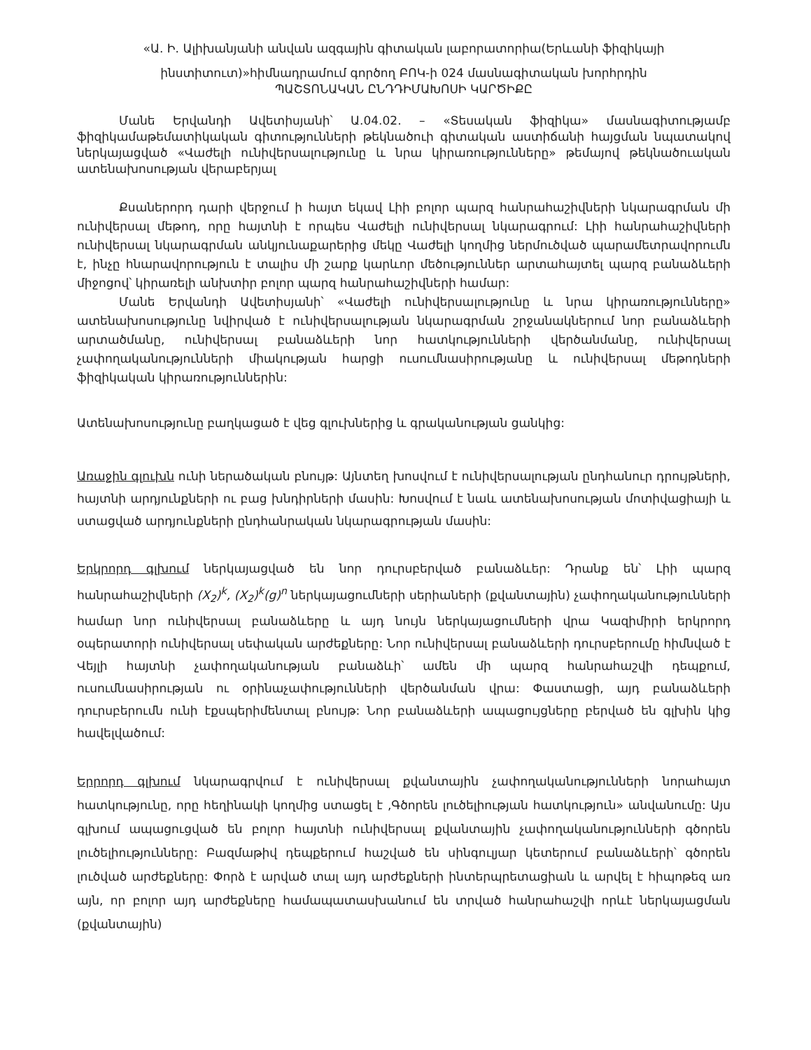«Ա. Ի. Ալիխանյանի անվան ազգային գիտական լաբորատորիա(Երևանի ֆիզիկայի
ինստիտուտ)»հիմնադրամում գործող ԲՈԿ-ի 024 մասնագիտական խորհրդին
ՊԱՇՏՈՆԱԿԱՆ ԸՆԴԴԻՄԱԽՈՍԻ ԿԱՐԾԻՔԸ
Մանե Երվանդի Ավետիսյանի՝ Ա.04.02. – «Տեսական ֆիզիկա» մասնագիտությամբ ֆիզիկամաթեմատիկական գիտությունների թեկնածուի գիտական աստիճանի հայցման նպատակով ներկայացված «Վաժելի ունիվերսալությունը և նրա կիրառությունները» թեմայով թեկնածուական ատենախոսության վերաբերյալ
Քսաներորդ դարի վերջում ի հայտ եկավ Լիի բոլոր պարզ հանրահաշիվների նկարագրման մի ունիվերսալ մեթոդ, որը հայտնի է որպես Վաժելի ունիվերսալ նկարագրում: Լիի հանրահաշիվների ունիվերսալ նկարագրման անկյունաքարերից մեկը Վաժելի կողմից ներմուծված պարամետրավորումն է, ինչը հնարավորություն է տալիս մի շարք կարևոր մեծություններ արտահայտել պարզ բանաձևերի միջոցով՝ կիրառելի անխտիր բոլոր պարզ հանրահաշիվների համար:
Մանե Երվանդի Ավետիսյանի՝ «Վաժելի ունիվերսալությունը և նրա կիրառությունները» ատենախոսությունը նվիրված է ունիվերսալության նկարագրման շրջանակներում նոր բանաձևերի արտածմանը, ունիվերսալ բանաձևերի նոր հատկությունների վերծանմանը, ունիվերսալ չափողականությունների միակության հարցի ուսումնասիրությանը և ունիվերսալ մեթոդների ֆիզիկական կիրառություններին:
Ատենախոսությունը բաղկացած է վեց գլուխներից և գրականության ցանկից:
Առաջին գլուխն ունի ներածական բնույթ: Այնտեղ խոսվում է ունիվերսալության ընդհանուր դրույթների, հայտնի արդյունքների ու բաց խնդիրների մասին: Խոսվում է նաև ատենախոսության մոտիվացիայի և ստացված արդյունքների ընդհանրական նկարագրության մասին:
Երկրորդ գլխում ներկայացված են նոր դուրսբերված բանաձևեր: Դրանք են՝ Լիի պարզ հանրահաշիվների (X<sub>2</sub>)<sup>k</sup>, (X<sub>2</sub>)<sup>k</sup>(g)<sup>n</sup> ներկայացումների սերիաների (քվանտային) չափողականությունների համար նոր ունիվերսալ բանաձևերը և այդ նույն ներկայացումների վրա Կազիմիրի երկրորդ օպերատորի ունիվերսալ սեփական արժեքները: Նոր ունիվերսալ բանաձևերի դուրսբերումը հիմնված է Վեյլի հայտնի չափողականության բանաձևի՝ ամեն մի պարզ հանրահաշվի դեպքում, ուսումնասիրության ու օրինաչափությունների վերծանման վրա: Փաստացի, այդ բանաձևերի դուրսբերումն ունի էքսպերիմենտալ բնույթ: Նոր բանաձևերի ապացույցները բերված են գլխին կից հավելվածում:
Երրորդ գլխում նկարագրվում է ունիվերսալ քվանտային չափողականությունների նորահայտ հատկությունը, որը հեղինակի կողմից ստացել է ,Գծորեն լուծելիության հատկություն» անվանումը: Այս գլխում ապացուցված են բոլոր հայտնի ունիվերսալ քվանտային չափողականությունների գծորեն լուծելիությունները: Բազմաթիվ դեպքերում հաշված են սինգուլյար կետերում բանաձևերի՝ գծորեն լուծված արժեքները: Փորձ է արված տալ այդ արժեքների ինտերպրետացիան և արվել է հիպոթեզ առ այն, որ բոլոր այդ արժեքները համապատասխանում են տրված հանրահաշվի որևէ ներկայացման (քվանտային)